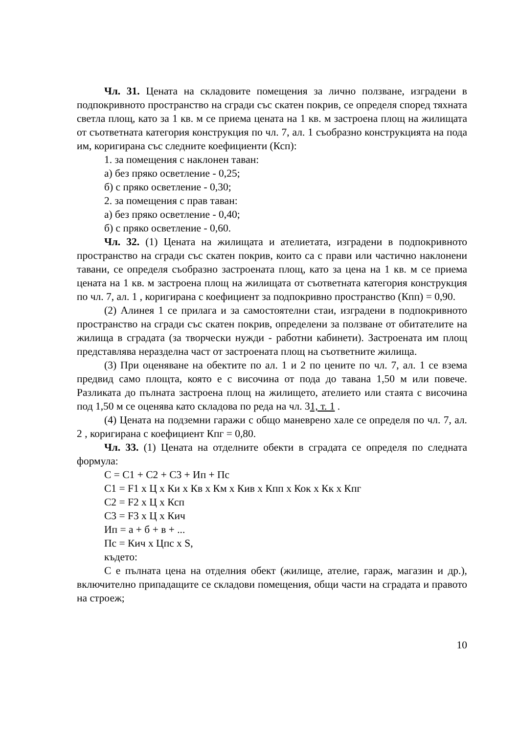Чл. 31. Цената на складовите помещения за лично ползване, изградени в подпокривното пространство на сгради със скатен покрив, се определя според тяхната светла площ, като за 1 кв. м се приема цената на 1 кв. м застроена площ на жилищата от съответната категория конструкция по чл. 7, ал. 1 съобразно конструкцията на пода им, коригирана със следните коефициенти (Ксп):
1. за помещения с наклонен таван:
а) без пряко осветление - 0,25;
б) с пряко осветление - 0,30;
2. за помещения с прав таван:
а) без пряко осветление - 0,40;
б) с пряко осветление - 0,60.
Чл. 32. (1) Цената на жилищата и ателиетата, изградени в подпокривното пространство на сгради със скатен покрив, които са с прави или частично наклонени тавани, се определя съобразно застроената площ, като за цена на 1 кв. м се приема цената на 1 кв. м застроена площ на жилищата от съответната категория конструкция по чл. 7, ал. 1 , коригирана с коефициент за подпокривно пространство (Кпп) = 0,90.
(2) Алинея 1 се прилага и за самостоятелни стаи, изградени в подпокривното пространство на сгради със скатен покрив, определени за ползване от обитателите на жилища в сградата (за творчески нужди - работни кабинети). Застроената им площ представлява неразделна част от застроената площ на съответните жилища.
(3) При оценяване на обектите по ал. 1 и 2 по цените по чл. 7, ал. 1 се взема предвид само площта, която е с височина от пода до тавана 1,50 м или повече. Разликата до пълната застроена площ на жилището, ателието или стаята с височина под 1,50 м се оценява като складова по реда на чл. 31, т. 1 .
(4) Цената на подземни гаражи с общо маневрено хале се определя по чл. 7, ал. 2 , коригирана с коефициент Кпг = 0,80.
Чл. 33. (1) Цената на отделните обекти в сградата се определя по следната формула:
С = С1 + С2 + С3 + Ип + Пс
С1 = F1 х Ц х Ки х Кв х Км х Кив х Кпп х Кок х Кк х Кпг
С2 = F2 х Ц х Ксп
С3 = F3 х Ц х Кич
Ип = а + б + в + ...
Пс = Кич х Цпс х S,
където:
С е пълната цена на отделния обект (жилище, ателие, гараж, магазин и др.), включително припадащите се складови помещения, общи части на сградата и правото на строеж;
10